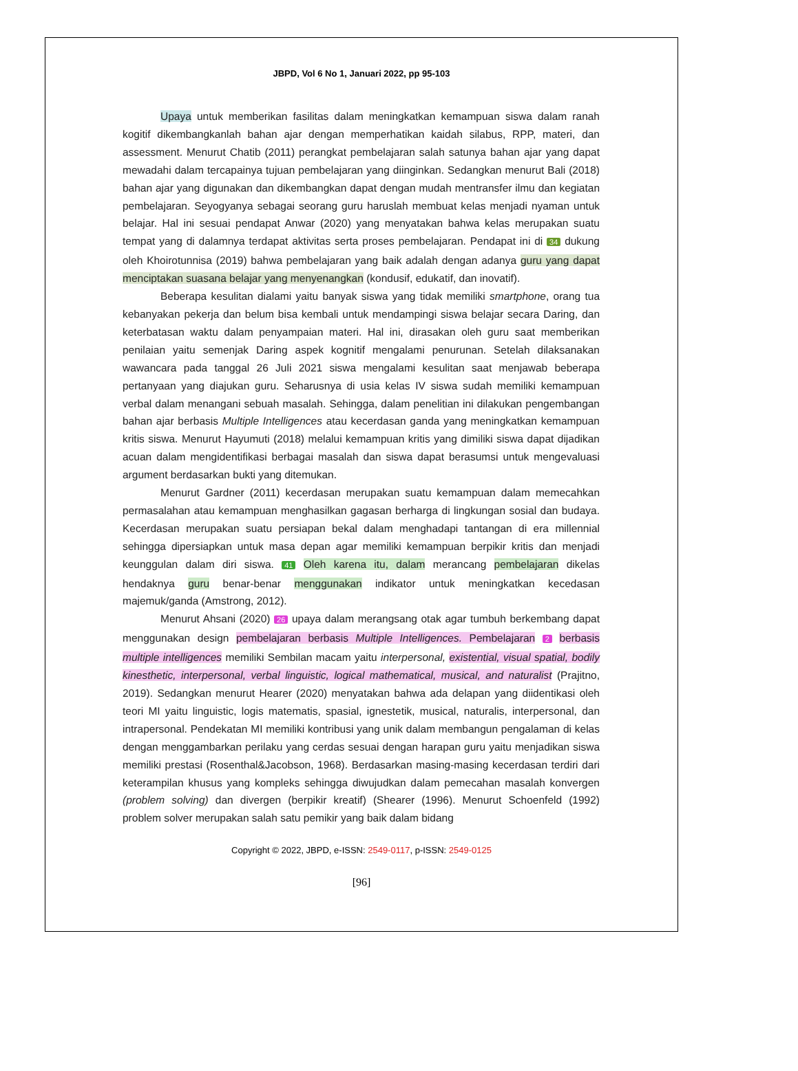JBPD, Vol 6 No 1, Januari 2022, pp 95-103
Upaya untuk memberikan fasilitas dalam meningkatkan kemampuan siswa dalam ranah kogitif dikembangkanlah bahan ajar dengan memperhatikan kaidah silabus, RPP, materi, dan assessment. Menurut Chatib (2011) perangkat pembelajaran salah satunya bahan ajar yang dapat mewadahi dalam tercapainya tujuan pembelajaran yang diinginkan. Sedangkan menurut Bali (2018) bahan ajar yang digunakan dan dikembangkan dapat dengan mudah mentransfer ilmu dan kegiatan pembelajaran. Seyogyanya sebagai seorang guru haruslah membuat kelas menjadi nyaman untuk belajar. Hal ini sesuai pendapat Anwar (2020) yang menyatakan bahwa kelas merupakan suatu tempat yang di dalamnya terdapat aktivitas serta proses pembelajaran. Pendapat ini di 34 dukung oleh Khoirotunnisa (2019) bahwa pembelajaran yang baik adalah dengan adanya guru yang dapat menciptakan suasana belajar yang menyenangkan (kondusif, edukatif, dan inovatif).
Beberapa kesulitan dialami yaitu banyak siswa yang tidak memiliki smartphone, orang tua kebanyakan pekerja dan belum bisa kembali untuk mendampingi siswa belajar secara Daring, dan keterbatasan waktu dalam penyampaian materi. Hal ini, dirasakan oleh guru saat memberikan penilaian yaitu semenjak Daring aspek kognitif mengalami penurunan. Setelah dilaksanakan wawancara pada tanggal 26 Juli 2021 siswa mengalami kesulitan saat menjawab beberapa pertanyaan yang diajukan guru. Seharusnya di usia kelas IV siswa sudah memiliki kemampuan verbal dalam menangani sebuah masalah. Sehingga, dalam penelitian ini dilakukan pengembangan bahan ajar berbasis Multiple Intelligences atau kecerdasan ganda yang meningkatkan kemampuan kritis siswa. Menurut Hayumuti (2018) melalui kemampuan kritis yang dimiliki siswa dapat dijadikan acuan dalam mengidentifikasi berbagai masalah dan siswa dapat berasumsi untuk mengevaluasi argument berdasarkan bukti yang ditemukan.
Menurut Gardner (2011) kecerdasan merupakan suatu kemampuan dalam memecahkan permasalahan atau kemampuan menghasilkan gagasan berharga di lingkungan sosial dan budaya. Kecerdasan merupakan suatu persiapan bekal dalam menghadapi tantangan di era millennial sehingga dipersiapkan untuk masa depan agar memiliki kemampuan berpikir kritis dan menjadi keunggulan dalam diri siswa. 41 Oleh karena itu, dalam merancang pembelajaran dikelas hendaknya guru benar-benar menggunakan indikator untuk meningkatkan kecedasan majemuk/ganda (Amstrong, 2012).
Menurut Ahsani (2020) 26 upaya dalam merangsang otak agar tumbuh berkembang dapat menggunakan design pembelajaran berbasis Multiple Intelligences. Pembelajaran 2 berbasis multiple intelligences memiliki Sembilan macam yaitu interpersonal, existential, visual spatial, bodily kinesthetic, interpersonal, verbal linguistic, logical mathematical, musical, and naturalist (Prajitno, 2019). Sedangkan menurut Hearer (2020) menyatakan bahwa ada delapan yang diidentikasi oleh teori MI yaitu linguistic, logis matematis, spasial, ignestetik, musical, naturalis, interpersonal, dan intrapersonal. Pendekatan MI memiliki kontribusi yang unik dalam membangun pengalaman di kelas dengan menggambarkan perilaku yang cerdas sesuai dengan harapan guru yaitu menjadikan siswa memiliki prestasi (Rosenthal&Jacobson, 1968). Berdasarkan masing-masing kecerdasan terdiri dari keterampilan khusus yang kompleks sehingga diwujudkan dalam pemecahan masalah konvergen (problem solving) dan divergen (berpikir kreatif) (Shearer (1996). Menurut Schoenfeld (1992) problem solver merupakan salah satu pemikir yang baik dalam bidang
Copyright © 2022, JBPD, e-ISSN: 2549-0117, p-ISSN: 2549-0125
[96]